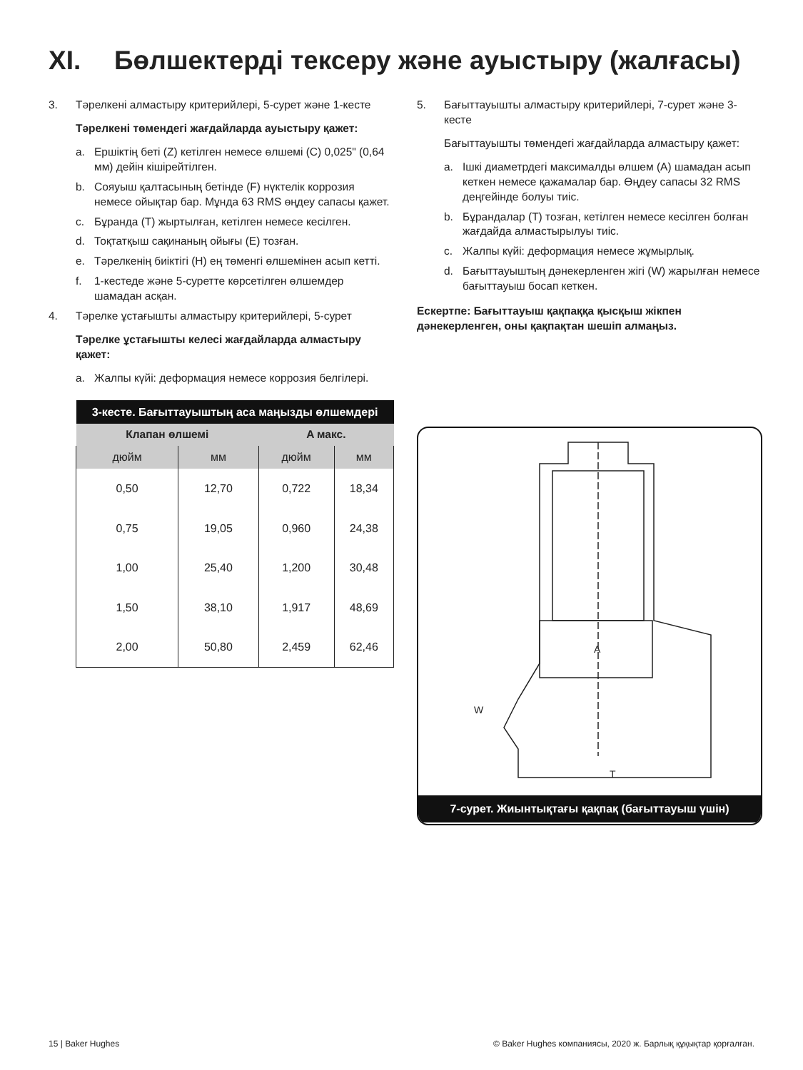XI. Бөлшектерді тексеру және ауыстыру (жалғасы)
3. Тәрелкені алмастыру критерийлері, 5-сурет және 1-кесте
Тәрелкені төмендегі жағдайларда ауыстыру қажет:
a. Ершіктің беті (Z) кетілген немесе өлшемі (C) 0,025" (0,64 мм) дейін кішірейтілген.
b. Сояуыш қалтасының бетінде (F) нүктелік коррозия немесе ойықтар бар. Мұнда 63 RMS өңдеу сапасы қажет.
c. Бұранда (T) жыртылған, кетілген немесе кесілген.
d. Тоқтатқыш сақинаның ойығы (E) тозған.
e. Тәрелкенің биіктігі (H) ең төменгі өлшемінен асып кетті.
f. 1-кестеде және 5-суретте көрсетілген өлшемдер шамадан асқан.
4. Тәрелке ұстағышты алмастыру критерийлері, 5-сурет
Тәрелке ұстағышты келесі жағдайларда алмастыру қажет:
a. Жалпы күйі: деформация немесе коррозия белгілері.
| 3-кесте. Бағыттауыштың аса маңызды өлшемдері | | | |
| --- | --- | --- | --- |
| Клапан өлшемі | | A макс. | |
| дюйм | мм | дюйм | мм |
| 0,50 | 12,70 | 0,722 | 18,34 |
| 0,75 | 19,05 | 0,960 | 24,38 |
| 1,00 | 25,40 | 1,200 | 30,48 |
| 1,50 | 38,10 | 1,917 | 48,69 |
| 2,00 | 50,80 | 2,459 | 62,46 |
5. Бағыттауышты алмастыру критерийлері, 7-сурет және 3-кесте
Бағыттауышты төмендегі жағдайларда алмастыру қажет:
a. Ішкі диаметрдегі максималды өлшем (A) шамадан асып кеткен немесе қажамалар бар. Өңдеу сапасы 32 RMS деңгейінде болуы тиіс.
b. Бұрандалар (T) тозған, кетілген немесе кесілген болған жағдайда алмастырылуы тиіс.
c. Жалпы күйі: деформация немесе жұмырлық.
d. Бағыттауыштың дәнекерленген жігі (W) жарылған немесе бағыттауыш босап кеткен.
Ескертпе: Бағыттауыш қақпаққа қысқыш жікпен дәнекерленген, оны қақпақтан шешіп алмаңыз.
A
W
T
7-сурет. Жиынтықтағы қақпақ (бағыттауыш үшін)
15 | Baker Hughes © Baker Hughes компаниясы, 2020 ж. Барлық құқықтар қорғалған.